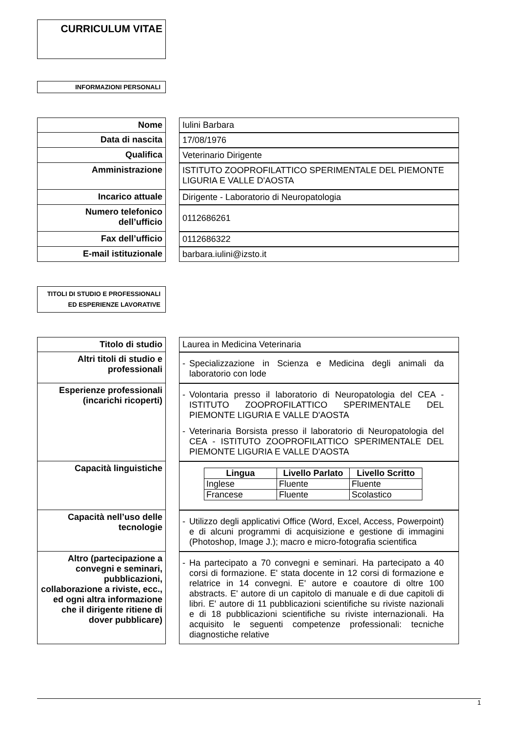CURRICULUM VITAE
INFORMAZIONI PERSONALI
| Nome | | Iulini Barbara |
| Data di nascita | | 17/08/1976 |
| Qualifica | | Veterinario Dirigente |
| Amministrazione | | ISTITUTO ZOOPROFILATTICO SPERIMENTALE DEL PIEMONTE LIGURIA E VALLE D'AOSTA |
| Incarico attuale | | Dirigente - Laboratorio di Neuropatologia |
| Numero telefonico dell’ufficio | | 0112686261 |
| Fax dell’ufficio | | 0112686322 |
| E-mail istituzionale | | barbara.iulini@izsto.it |
TITOLI DI STUDIO E PROFESSIONALI ED ESPERIENZE LAVORATIVE
| Titolo di studio | | Laurea in Medicina Veterinaria |
| Altri titoli di studio e professionali | | - Specializzazione in Scienza e Medicina degli animali da laboratorio con lode |
| Esperienze professionali (incarichi ricoperti) | | - Volontaria presso il laboratorio di Neuropatologia del CEA - ISTITUTO ZOOPROFILATTICO SPERIMENTALE DEL PIEMONTE LIGURIA E VALLE D'AOSTA - Veterinaria Borsista presso il laboratorio di Neuropatologia del CEA - ISTITUTO ZOOPROFILATTICO SPERIMENTALE DEL PIEMONTE LIGURIA E VALLE D'AOSTA |
| Capacità linguistiche | | / Lingua / Livello Parlato / Livello Scritto / / --- / --- / --- / / Inglese / Fluente / Fluente / / Francese / Fluente / Scolastico / |
| Capacità nell’uso delle tecnologie | | - Utilizzo degli applicativi Office (Word, Excel, Access, Powerpoint) e di alcuni programmi di acquisizione e gestione di immagini (Photoshop, Image J.); macro e micro-fotografia scientifica |
| Altro (partecipazione a convegni e seminari, pubblicazioni, collaborazione a riviste, ecc., ed ogni altra informazione che il dirigente ritiene di dover pubblicare) | | - Ha partecipato a 70 convegni e seminari. Ha partecipato a 40 corsi di formazione. E' stata docente in 12 corsi di formazione e relatrice in 14 convegni. E' autore e coautore di oltre 100 abstracts. E' autore di un capitolo di manuale e di due capitoli di libri. E' autore di 11 pubblicazioni scientifiche su riviste nazionali e di 18 pubblicazioni scientifiche su riviste internazionali. Ha acquisito le seguenti competenze professionali: tecniche diagnostiche relative |
1